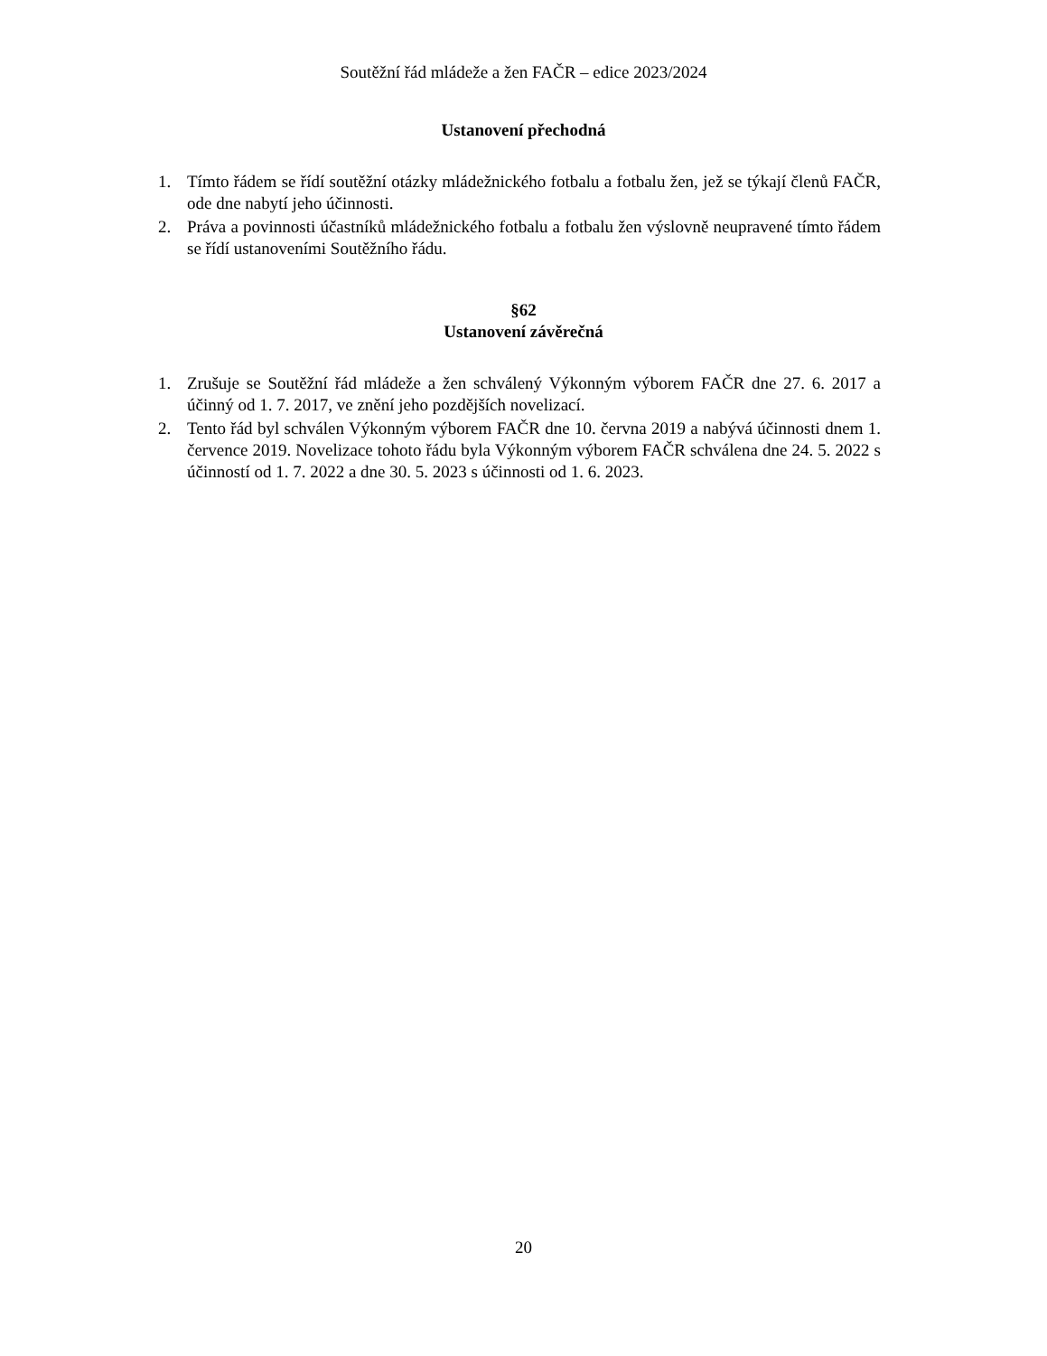Soutěžní řád mládeže a žen FAČR – edice 2023/2024
Ustanovení přechodná
1. Tímto řádem se řídí soutěžní otázky mládežnického fotbalu a fotbalu žen, jež se týkají členů FAČR, ode dne nabytí jeho účinnosti.
2. Práva a povinnosti účastníků mládežnického fotbalu a fotbalu žen výslovně neupravené tímto řádem se řídí ustanoveními Soutěžního řádu.
§62
Ustanovení závěrečná
1. Zrušuje se Soutěžní řád mládeže a žen schválený Výkonným výborem FAČR dne 27. 6. 2017 a účinný od 1. 7. 2017, ve znění jeho pozdějších novelizací.
2. Tento řád byl schválen Výkonným výborem FAČR dne 10. června 2019 a nabývá účinnosti dnem 1. července 2019. Novelizace tohoto řádu byla Výkonným výborem FAČR schválena dne 24. 5. 2022 s účinností od 1. 7. 2022 a dne 30. 5. 2023 s účinnosti od 1. 6. 2023.
20